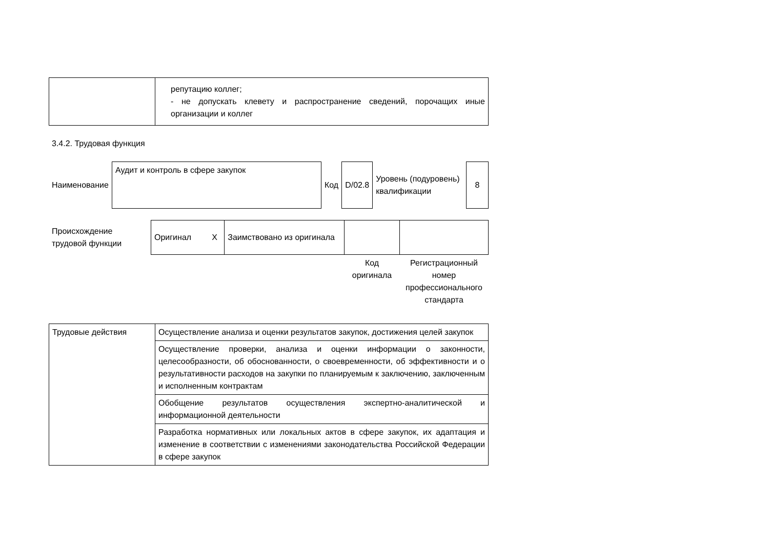| | репутацию коллег; - не допускать клевету и распространение сведений, порочащих иные организации и коллег |
3.4.2. Трудовая функция
| Наименование | Аудит и контроль в сфере закупок | Код | D/02.8 | Уровень (подуровень) квалификации | 8 |
| Происхождение трудовой функции | Оригинал X | Заимствовано из оригинала | | |
| | | | Код оригинала | Регистрационный номер профессионального стандарта |
| Трудовые действия | Осуществление анализа и оценки результатов закупок, достижения целей закупок |
| | Осуществление проверки, анализа и оценки информации о законности, целесообразности, об обоснованности, о своевременности, об эффективности и о результативности расходов на закупки по планируемым к заключению, заключенным и исполненным контрактам |
| | Обобщение результатов осуществления экспертно-аналитической и информационной деятельности |
| | Разработка нормативных или локальных актов в сфере закупок, их адаптация и изменение в соответствии с изменениями законодательства Российской Федерации в сфере закупок |